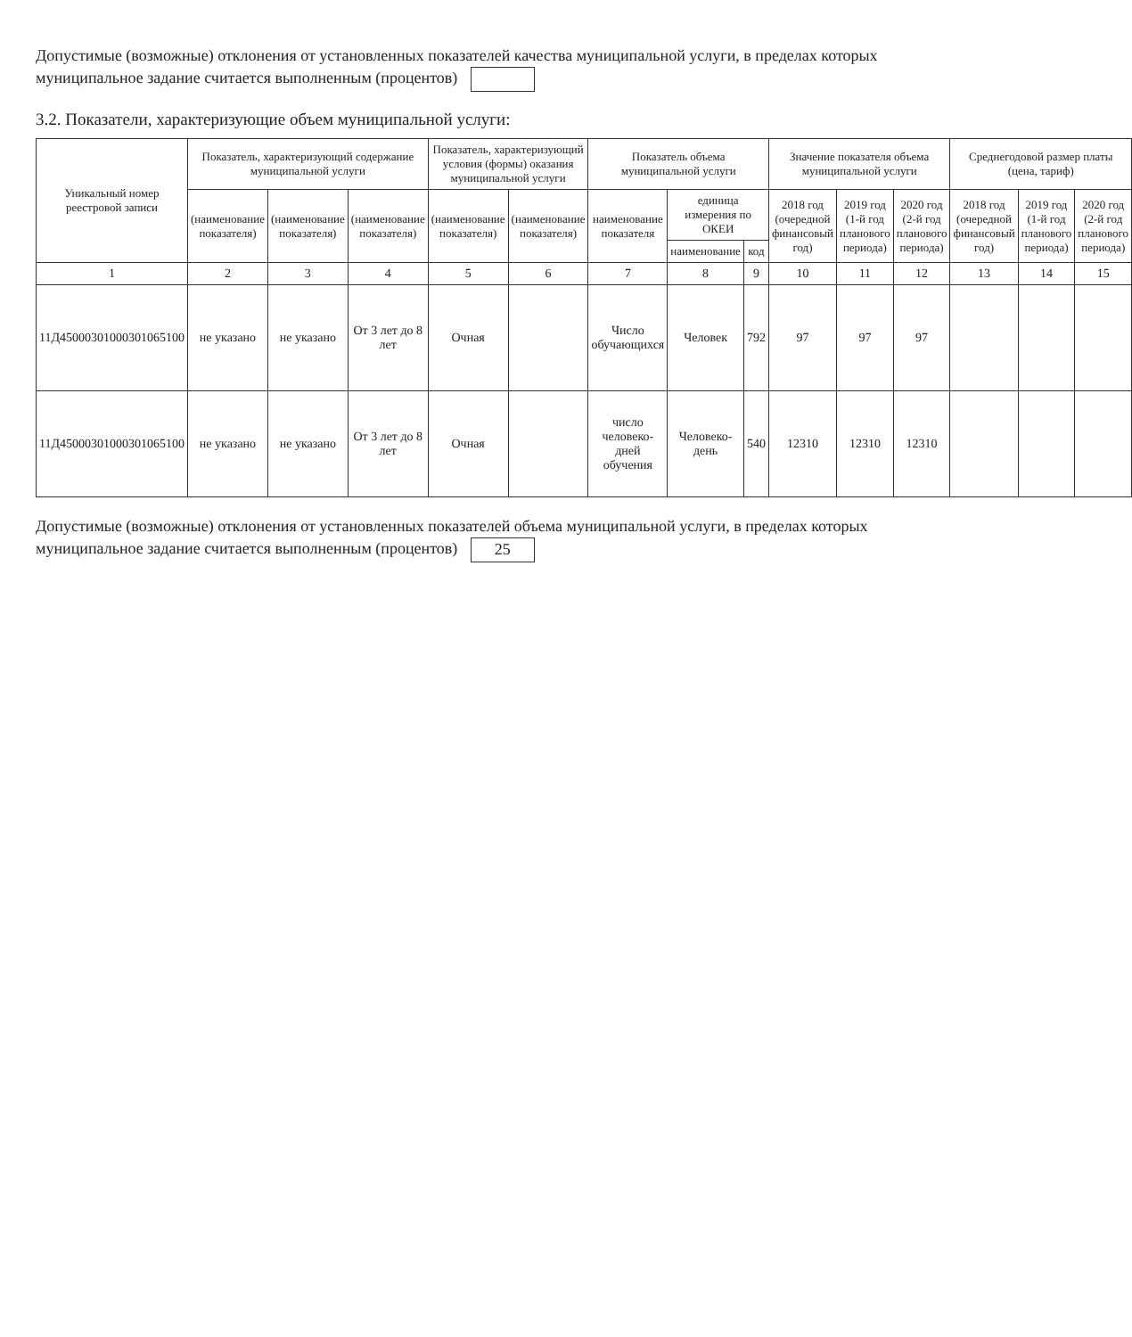Допустимые (возможные) отклонения от установленных показателей качества муниципальной услуги, в пределах которых муниципальное задание считается выполненным (процентов)
3.2. Показатели, характеризующие объем муниципальной услуги:
| Уникальный номер реестровой записи | Показатель, характеризующий содержание муниципальной услуги | | | Показатель, характеризующий условия (формы) оказания муниципальной услуги | | Показатель объема муниципальной услуги | | | Значение показателя объема муниципальной услуги | | | Среднегодовой размер платы (цена, тариф) | | |
| --- | --- | --- | --- | --- | --- | --- | --- | --- | --- | --- | --- | --- | --- | --- |
| | (наименование показателя) | (наименование показателя) | (наименование показателя) | (наименование показателя) | (наименование показателя) | наименование показателя | единица измерения по ОКЕИ | | 2018 год (очередной финансовый год) | 2019 год (1-й год планового периода) | 2020 год (2-й год планового периода) | 2018 год (очередной финансовый год) | 2019 год (1-й год планового периода) | 2020 год (2-й год планового периода) |
| | | | | | | | наименование | код | | | | | | |
| 1 | 2 | 3 | 4 | 5 | 6 | 7 | 8 | 9 | 10 | 11 | 12 | 13 | 14 | 15 |
| 11Д45000301000301065100 | не указано | не указано | От 3 лет до 8 лет | Очная | | Число обучающихся | Человек | 792 | 97 | 97 | 97 | | | |
| 11Д45000301000301065100 | не указано | не указано | От 3 лет до 8 лет | Очная | | число человеко-дней обучения | Человеко-день | 540 | 12310 | 12310 | 12310 | | | |
Допустимые (возможные) отклонения от установленных показателей объема муниципальной услуги, в пределах которых муниципальное задание считается выполненным (процентов) 25